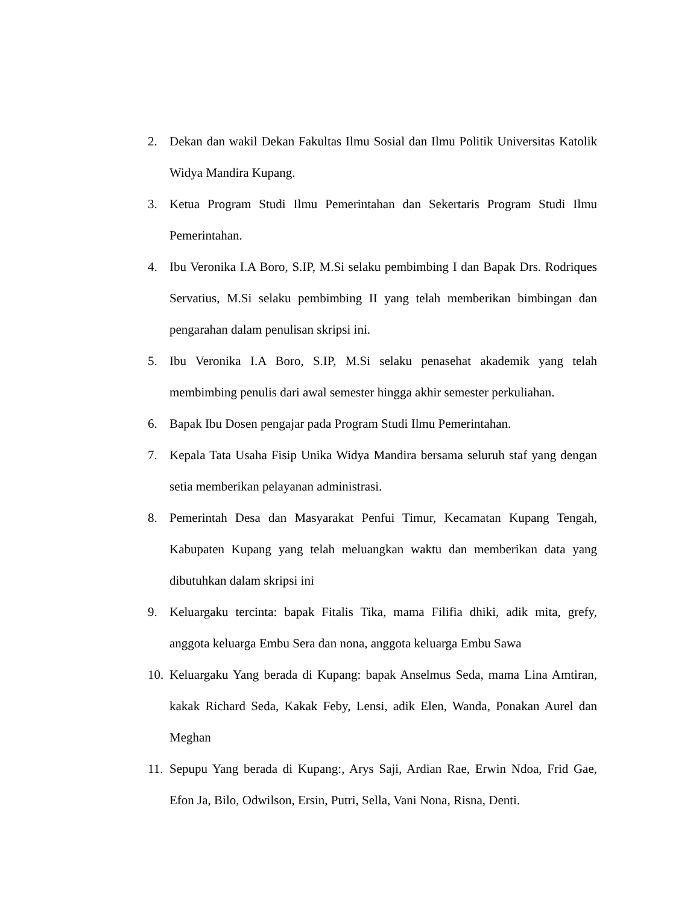2. Dekan dan wakil Dekan Fakultas Ilmu Sosial dan Ilmu Politik Universitas Katolik Widya Mandira Kupang.
3. Ketua Program Studi Ilmu Pemerintahan dan Sekertaris Program Studi Ilmu Pemerintahan.
4. Ibu Veronika I.A Boro, S.IP, M.Si selaku pembimbing I dan Bapak Drs. Rodriques Servatius, M.Si selaku pembimbing II yang telah memberikan bimbingan dan pengarahan dalam penulisan skripsi ini.
5. Ibu Veronika I.A Boro, S.IP, M.Si selaku penasehat akademik yang telah membimbing penulis dari awal semester hingga akhir semester perkuliahan.
6. Bapak Ibu Dosen pengajar pada Program Studi Ilmu Pemerintahan.
7. Kepala Tata Usaha Fisip Unika Widya Mandira bersama seluruh staf yang dengan setia memberikan pelayanan administrasi.
8. Pemerintah Desa dan Masyarakat Penfui Timur, Kecamatan Kupang Tengah, Kabupaten Kupang yang telah meluangkan waktu dan memberikan data yang dibutuhkan dalam skripsi ini
9. Keluargaku tercinta: bapak Fitalis Tika, mama Filifia dhiki, adik mita, grefy, anggota keluarga Embu Sera dan nona, anggota keluarga Embu Sawa
10. Keluargaku Yang berada di Kupang: bapak Anselmus Seda, mama Lina Amtiran, kakak Richard Seda, Kakak Feby, Lensi, adik Elen, Wanda, Ponakan Aurel dan Meghan
11. Sepupu Yang berada di Kupang:, Arys Saji, Ardian Rae, Erwin Ndoa, Frid Gae, Efon Ja, Bilo, Odwilson, Ersin, Putri, Sella, Vani Nona, Risna, Denti.